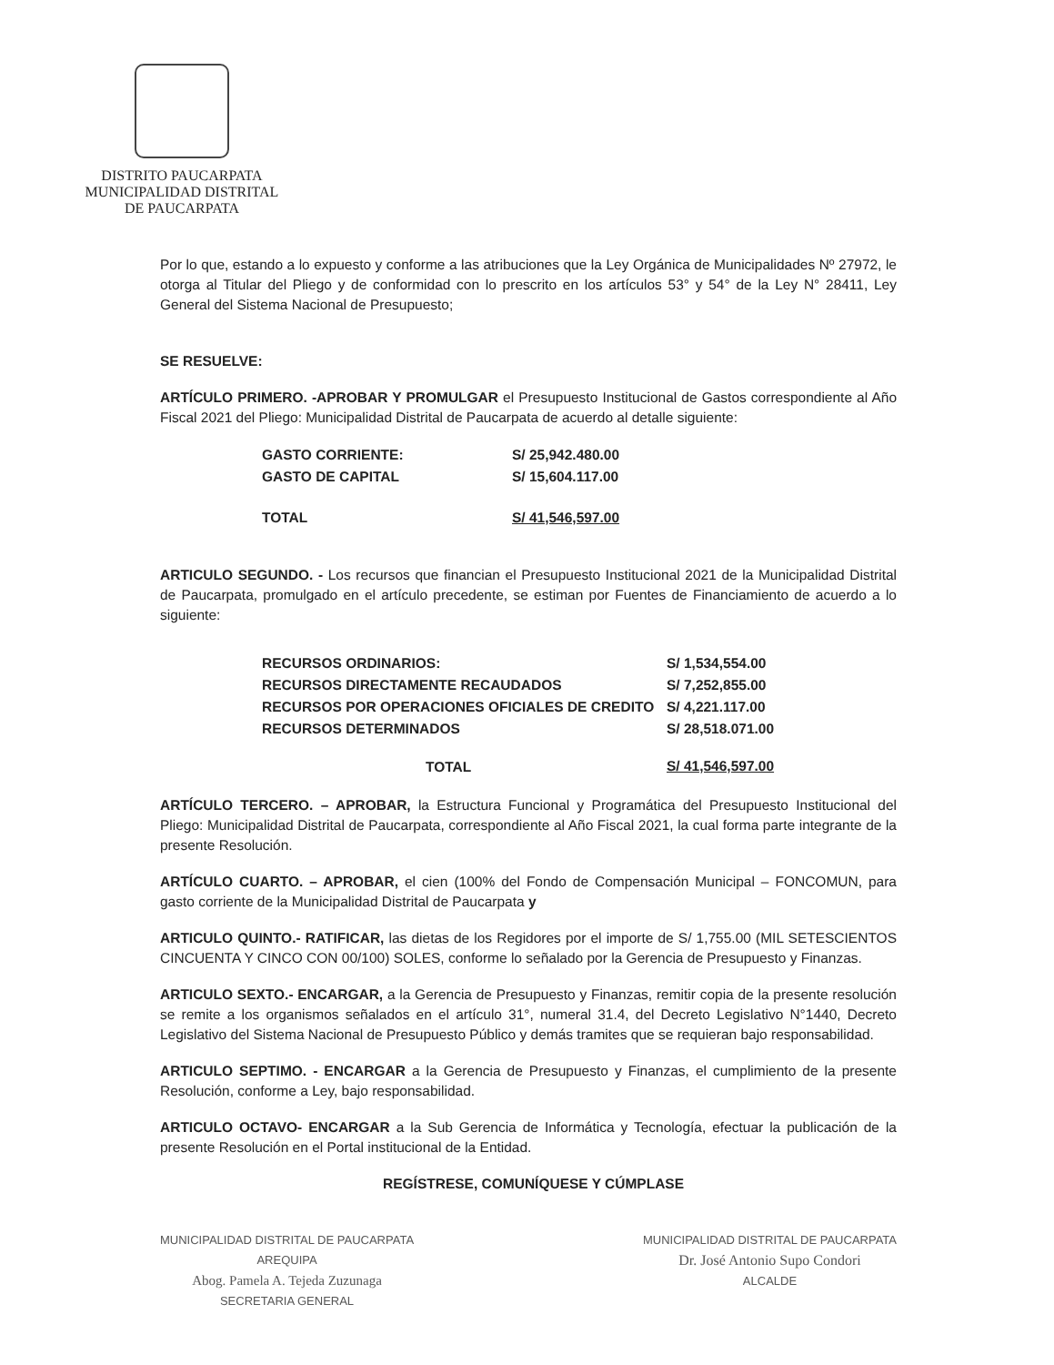DISTRITO PAUCARPATA
MUNICIPALIDAD DISTRITAL
DE PAUCARPATA
Por lo que, estando a lo expuesto y conforme a las atribuciones que la Ley Orgánica de Municipalidades Nº 27972, le otorga al Titular del Pliego y de conformidad con lo prescrito en los artículos 53° y 54° de la Ley N° 28411, Ley General del Sistema Nacional de Presupuesto;
SE RESUELVE:
ARTÍCULO PRIMERO. -APROBAR Y PROMULGAR el Presupuesto Institucional de Gastos correspondiente al Año Fiscal 2021 del Pliego: Municipalidad Distrital de Paucarpata de acuerdo al detalle siguiente:
| GASTO CORRIENTE: | S/ 25,942.480.00 |
| GASTO DE CAPITAL | S/ 15,604.117.00 |
| TOTAL | S/ 41,546,597.00 |
ARTICULO SEGUNDO. - Los recursos que financian el Presupuesto Institucional 2021 de la Municipalidad Distrital de Paucarpata, promulgado en el artículo precedente, se estiman por Fuentes de Financiamiento de acuerdo a lo siguiente:
| RECURSOS ORDINARIOS: | S/ 1,534,554.00 |
| RECURSOS DIRECTAMENTE RECAUDADOS | S/ 7,252,855.00 |
| RECURSOS POR OPERACIONES OFICIALES DE CREDITO | S/ 4,221.117.00 |
| RECURSOS DETERMINADOS | S/ 28,518.071.00 |
| TOTAL | S/ 41,546,597.00 |
ARTÍCULO TERCERO. – APROBAR, la Estructura Funcional y Programática del Presupuesto Institucional del Pliego: Municipalidad Distrital de Paucarpata, correspondiente al Año Fiscal 2021, la cual forma parte integrante de la presente Resolución.
ARTÍCULO CUARTO. – APROBAR, el cien (100% del Fondo de Compensación Municipal – FONCOMUN, para gasto corriente de la Municipalidad Distrital de Paucarpata y
ARTICULO QUINTO.- RATIFICAR, las dietas de los Regidores por el importe de S/ 1,755.00 (MIL SETESCIENTOS CINCUENTA Y CINCO CON 00/100) SOLES, conforme lo señalado por la Gerencia de Presupuesto y Finanzas.
ARTICULO SEXTO.- ENCARGAR, a la Gerencia de Presupuesto y Finanzas, remitir copia de la presente resolución se remite a los organismos señalados en el artículo 31°, numeral 31.4, del Decreto Legislativo N°1440, Decreto Legislativo del Sistema Nacional de Presupuesto Público y demás tramites que se requieran bajo responsabilidad.
ARTICULO SEPTIMO. - ENCARGAR a la Gerencia de Presupuesto y Finanzas, el cumplimiento de la presente Resolución, conforme a Ley, bajo responsabilidad.
ARTICULO OCTAVO- ENCARGAR a la Sub Gerencia de Informática y Tecnología, efectuar la publicación de la presente Resolución en el Portal institucional de la Entidad.
REGÍSTRESE, COMUNÍQUESE Y CÚMPLASE
MUNICIPALIDAD DISTRITAL DE PAUCARPATA
AREQUIPA
Abog. Pamela A. Tejeda Zuzunaga
SECRETARIA GENERAL
MUNICIPALIDAD DISTRITAL DE PAUCARPATA
Dr. José Antonio Supo Condori
ALCALDE